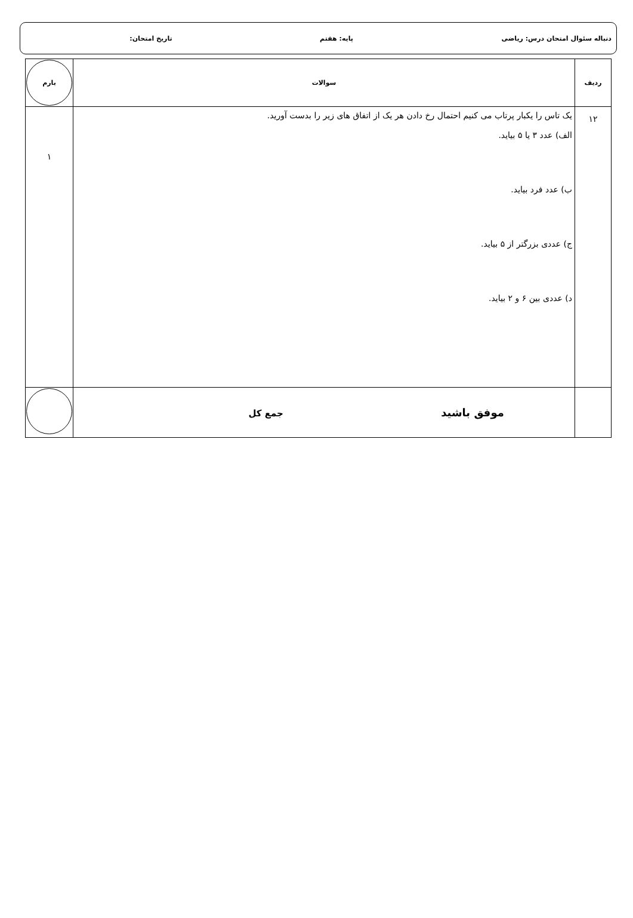دنباله سئوال امتحان درس: ریاضی پایه: هفتم تاریخ امتحان:
| ردیف | سوالات | بارم |
| --- | --- | --- |
| ۱۲ | یک تاس را یکبار پرتاب می کنیم احتمال رخ دادن هر یک از اتفاق های زیر را بدست آورید. الف) عدد ۳ یا ۵ بیاید. ب) عدد فرد بیاید. ج) عددی بزرگتر از ۵ بیاید. د) عددی بین ۶ و ۲ بیاید. | ۱ |
| | موفق باشید جمع کل | |